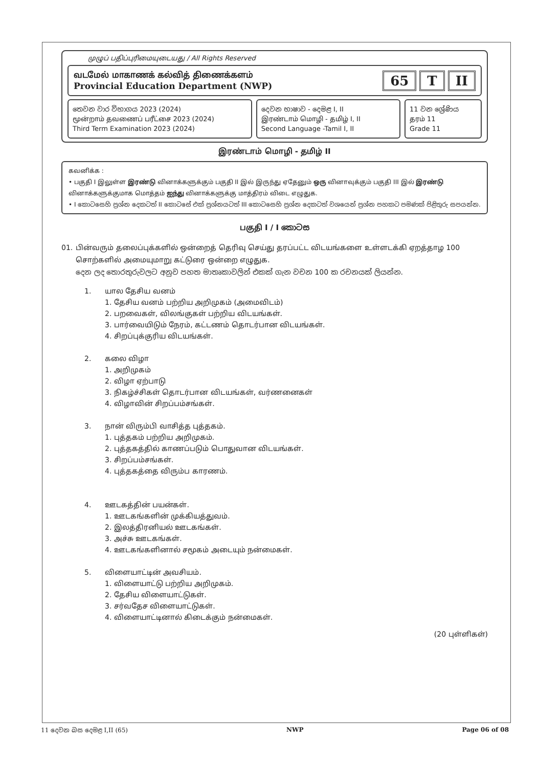முழுப் பதிப்புரிமையுடையது / All Rights Reserved
வடமேல் மாகாணக் கல்வித் திணைக்களம்
Provincial Education Department (NWP)
65 T II
තෙවන වාර විභාගය 2023 (2024)
மூன்றாம் தவணைப் பரீட்சை 2023 (2024)
Third Term Examination 2023 (2024)
දෙවන භාෂාව - දෙමළ I, II
இரண்டாம் மொழி - தமிழ் I, II
Second Language -Tamil I, II
11 වන ශ්‍රේණිය
தரம் 11
Grade 11
இரண்டாம் மொழி - தமிழ் II
கவனிக்க :
• பகுதி I இலுள்ள இரண்டு வினாக்களுக்கும் பகுதி II இல் இருந்து ஏதேனும் ஒரு வினாவுக்கும் பகுதி III இல் இரண்டு வினாக்களுக்குமாக மொத்தம் ஐந்து வினாக்களுக்கு மாத்திரம் விடை எழுதுக.
• I කොටසෙහි ප්‍රශ්න දෙකටත් II කොටසේ එක් ප්‍රශ්නයටත් III කොටසෙහි ප්‍රශ්න දෙකටත් වශයෙන් ප්‍රශ්න පහකට පමණක් පිළිතුරු සපයන්න.
பகுதி I / I කොටස
01. பின்வரும் தலைப்புக்களில் ஒன்றைத் தெரிவு செய்து தரப்பட்ட விடயங்களை உள்ளடக்கி ஏறத்தாழ 100 சொற்களில் அமையுமாறு கட்டுரை ஒன்றை எழுதுக.
දෙන ලද තොරතුරුවලට අනුව පහත මාතෘකාවලින් එකක් ගැන වචන 100 ක රචනයක් ලියන්න.
1. யால தேசிய வனம்
1. தேசிய வனம் பற்றிய அறிமுகம் (அமைவிடம்)
2. பறவைகள், விலங்குகள் பற்றிய விடயங்கள்.
3. பார்வையிடும் நேரம், கட்டணம் தொடர்பான விடயங்கள்.
4. சிறப்புக்குரிய விடயங்கள்.
2. கலை விழா
1. அறிமுகம்
2. விழா ஏற்பாடு
3. நிகழ்ச்சிகள் தொடர்பான விடயங்கள், வர்ணனைகள்
4. விழாவின் சிறப்பம்சங்கள்.
3. நான் விரும்பி வாசித்த புத்தகம்.
1. புத்தகம் பற்றிய அறிமுகம்.
2. புத்தகத்தில் காணப்படும் பொதுவான விடயங்கள்.
3. சிறப்பம்சங்கள்.
4. புத்தகத்தை விரும்ப காரணம்.
4. ஊடகத்தின் பயன்கள்.
1. ஊடகங்களின் முக்கியத்துவம்.
2. இலத்திரனியல் ஊடகங்கள்.
3. அச்சு ஊடகங்கள்.
4. ஊடகங்களினால் சமூகம் அடையும் நன்மைகள்.
5. விளையாட்டின் அவசியம்.
1. விளையாட்டு பற்றிய அறிமுகம்.
2. தேசிய விளையாட்டுகள்.
3. சர்வதேச விளையாட்டுகள்.
4. விளையாட்டினால் கிடைக்கும் நன்மைகள்.
(20 புள்ளிகள்)
11 දෙවන බස දෙමළ I,II (65) NWP Page 06 of 08